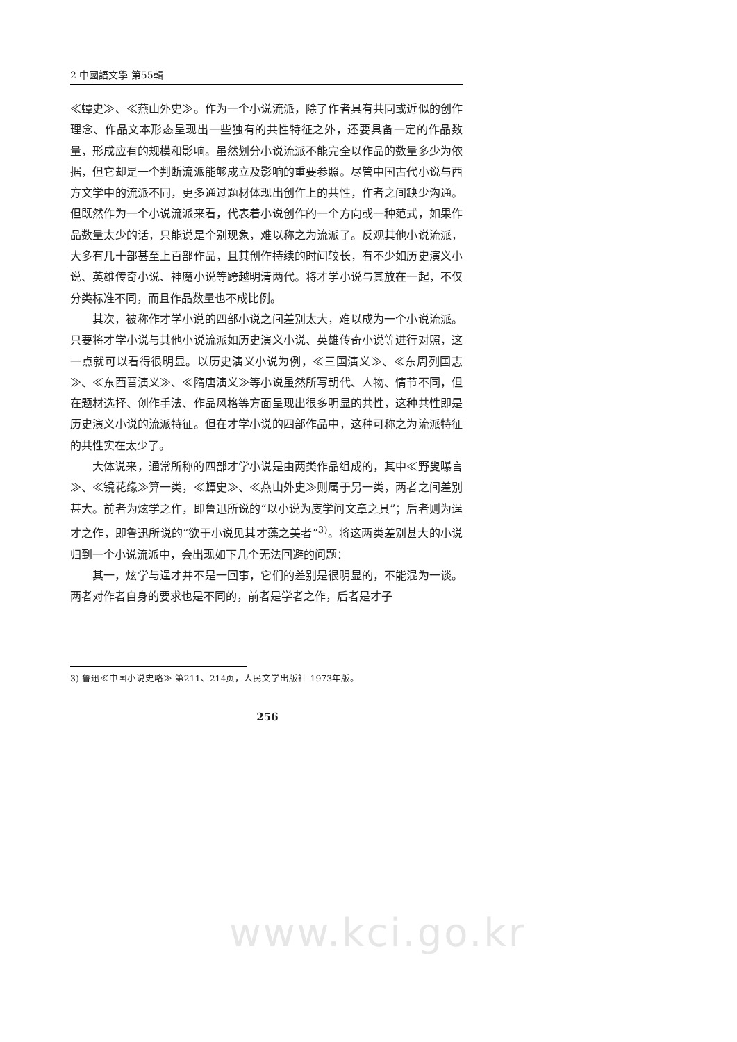2 中國語文學 第55輯
≪蟫史≫、≪燕山外史≫。作为一个小说流派，除了作者具有共同或近似的创作理念、作品文本形态呈现出一些独有的共性特征之外，还要具备一定的作品数量，形成应有的规模和影响。虽然划分小说流派不能完全以作品的数量多少为依据，但它却是一个判断流派能够成立及影响的重要参照。尽管中国古代小说与西方文学中的流派不同，更多通过题材体现出创作上的共性，作者之间缺少沟通。但既然作为一个小说流派来看，代表着小说创作的一个方向或一种范式，如果作品数量太少的话，只能说是个别现象，难以称之为流派了。反观其他小说流派，大多有几十部甚至上百部作品，且其创作持续的时间较长，有不少如历史演义小说、英雄传奇小说、神魔小说等跨越明清两代。将才学小说与其放在一起，不仅分类标准不同，而且作品数量也不成比例。
其次，被称作才学小说的四部小说之间差别太大，难以成为一个小说流派。只要将才学小说与其他小说流派如历史演义小说、英雄传奇小说等进行对照，这一点就可以看得很明显。以历史演义小说为例，≪三国演义≫、≪东周列国志≫、≪东西晋演义≫、≪隋唐演义≫等小说虽然所写朝代、人物、情节不同，但在题材选择、创作手法、作品风格等方面呈现出很多明显的共性，这种共性即是历史演义小说的流派特征。但在才学小说的四部作品中，这种可称之为流派特征的共性实在太少了。
大体说来，通常所称的四部才学小说是由两类作品组成的，其中≪野叟曝言≫、≪镜花缘≫算一类，≪蟫史≫、≪燕山外史≫则属于另一类，两者之间差别甚大。前者为炫学之作，即鲁迅所说的“以小说为庋学问文章之具”；后者则为逞才之作，即鲁迅所说的“欲于小说见其才藻之美者”<sup>3)</sup>。将这两类差别甚大的小说归到一个小说流派中，会出现如下几个无法回避的问题：
其一，炫学与逞才并不是一回事，它们的差别是很明显的，不能混为一谈。两者对作者自身的要求也是不同的，前者是学者之作，后者是才子
3) 鲁迅≪中国小说史略≫ 第211、214页，人民文学出版社 1973年版。
256
www.kci.go.kr